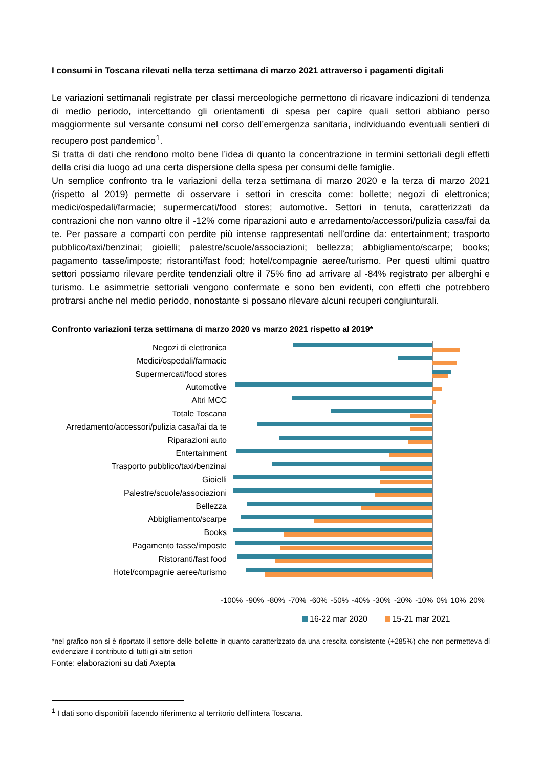I consumi in Toscana rilevati nella terza settimana di marzo 2021 attraverso i pagamenti digitali
Le variazioni settimanali registrate per classi merceologiche permettono di ricavare indicazioni di tendenza di medio periodo, intercettando gli orientamenti di spesa per capire quali settori abbiano perso maggiormente sul versante consumi nel corso dell’emergenza sanitaria, individuando eventuali sentieri di recupero post pandemico<sup>1</sup>.
Si tratta di dati che rendono molto bene l’idea di quanto la concentrazione in termini settoriali degli effetti della crisi dia luogo ad una certa dispersione della spesa per consumi delle famiglie.
Un semplice confronto tra le variazioni della terza settimana di marzo 2020 e la terza di marzo 2021 (rispetto al 2019) permette di osservare i settori in crescita come: bollette; negozi di elettronica; medici/ospedali/farmacie; supermercati/food stores; automotive. Settori in tenuta, caratterizzati da contrazioni che non vanno oltre il -12% come riparazioni auto e arredamento/accessori/pulizia casa/fai da te. Per passare a comparti con perdite più intense rappresentati nell’ordine da: entertainment; trasporto pubblico/taxi/benzinai; gioielli; palestre/scuole/associazioni; bellezza; abbigliamento/scarpe; books; pagamento tasse/imposte; ristoranti/fast food; hotel/compagnie aeree/turismo. Per questi ultimi quattro settori possiamo rilevare perdite tendenziali oltre il 75% fino ad arrivare al -84% registrato per alberghi e turismo. Le asimmetrie settoriali vengono confermate e sono ben evidenti, con effetti che potrebbero protrarsi anche nel medio periodo, nonostante si possano rilevare alcuni recuperi congiunturali.
Confronto variazioni terza settimana di marzo 2020 vs marzo 2021 rispetto al 2019*
Negozi di elettronica
Medici/ospedali/farmacie
Supermercati/food stores
Automotive
Altri MCC
Totale Toscana
Arredamento/accessori/pulizia casa/fai da te
Riparazioni auto
Entertainment
Trasporto pubblico/taxi/benzinai
Gioielli
Palestre/scuole/associazioni
Bellezza
Abbigliamento/scarpe
Books
Pagamento tasse/imposte
Ristoranti/fast food
Hotel/compagnie aeree/turismo
-100% -90% -80% -70% -60% -50% -40% -30% -20% -10% 0% 10% 20%
16-22 mar 2020 15-21 mar 2021
*nel grafico non si è riportato il settore delle bollette in quanto caratterizzato da una crescita consistente (+285%) che non permetteva di evidenziare il contributo di tutti gli altri settori
Fonte: elaborazioni su dati Axepta
<sup>1</sup> I dati sono disponibili facendo riferimento al territorio dell’intera Toscana.